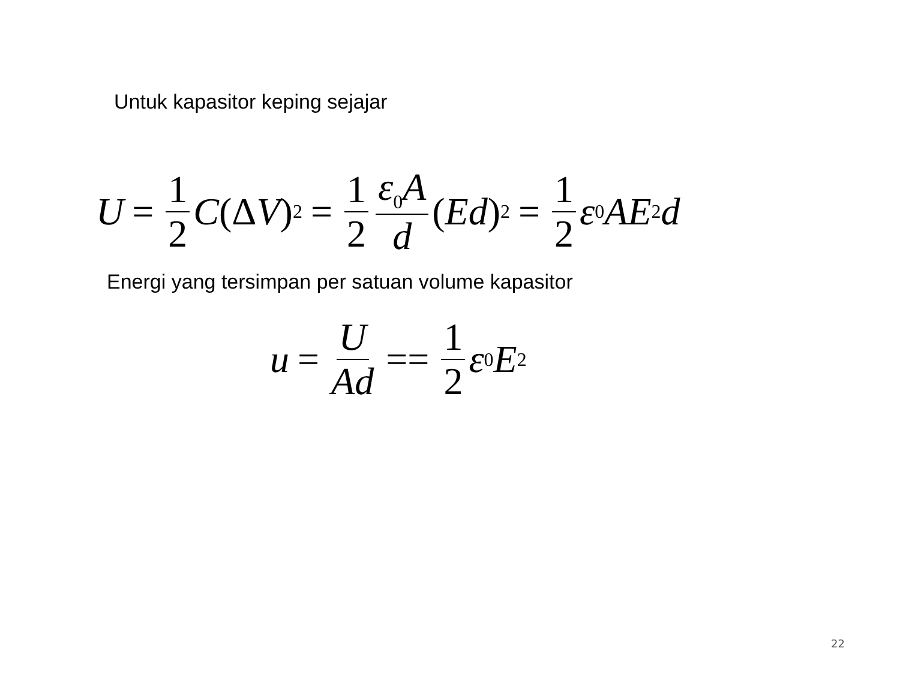Untuk kapasitor keping sejajar
U = 1 2 C (Δ V)<sup>2</sup> = 1 2 ε<sub>0</sub>A d (Ed)<sup>2</sup> = 1 2 ε<sub>0</sub> AE<sup>2</sup> d
Energi yang tersimpan per satuan volume kapasitor
u = U Ad == 1 2 ε<sub>0</sub> E<sup>2</sup>
22